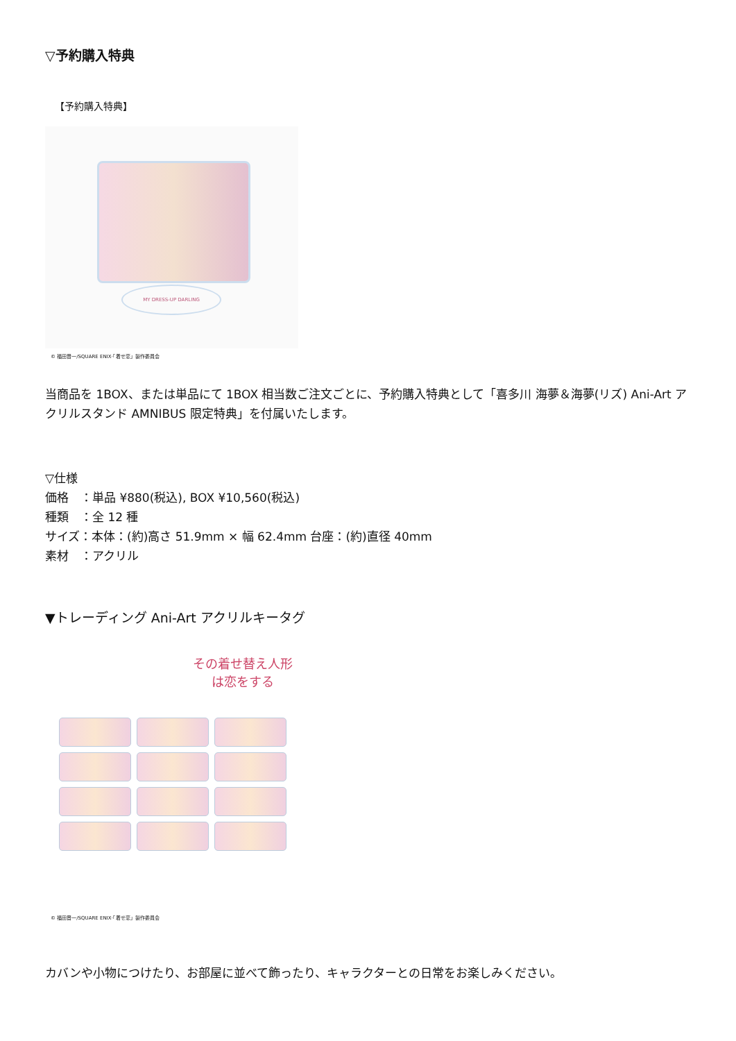▽予約購入特典
【予約購入特典】
MY DRESS-UP DARLING
© 福田晋一/SQUARE ENIX·「着せ恋」製作委員会
当商品を 1BOX、または単品にて 1BOX 相当数ご注文ごとに、予約購入特典として「喜多川 海夢＆海夢(リズ) Ani-Art アクリルスタンド AMNIBUS 限定特典」を付属いたします。
▽仕様
価格　：単品 ¥880(税込), BOX ¥10,560(税込)
種類　：全 12 種
サイズ：本体：(約)高さ 51.9mm × 幅 62.4mm 台座：(約)直径 40mm
素材　：アクリル
▼トレーディング Ani-Art アクリルキータグ
その着せ替え人形は恋をする
© 福田晋一/SQUARE ENIX·「着せ恋」製作委員会
カバンや小物につけたり、お部屋に並べて飾ったり、キャラクターとの日常をお楽しみください。